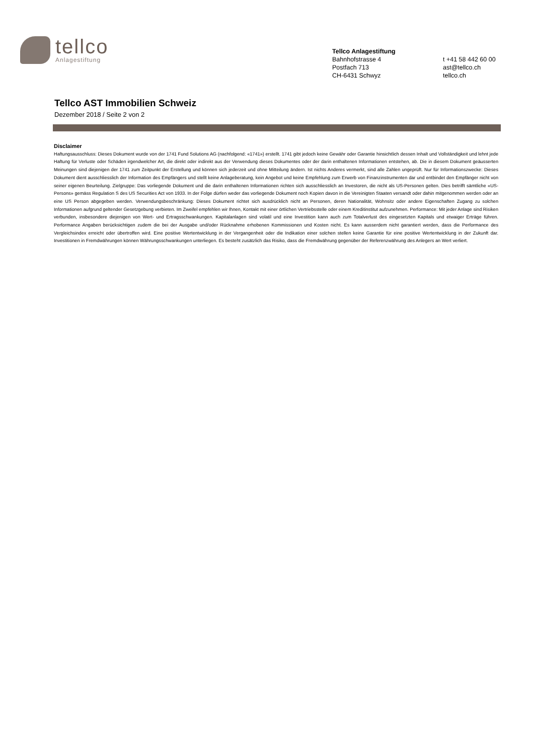tellco
Anlagestiftung
Tellco Anlagestiftung
Bahnhofstrasse 4
Postfach 713
CH-6431 Schwyz
t +41 58 442 60 00
ast@tellco.ch
tellco.ch
Tellco AST Immobilien Schweiz
Dezember 2018 / Seite 2 von 2
Disclaimer
Haftungsausschluss: Dieses Dokument wurde von der 1741 Fund Solutions AG (nachfolgend: «1741») erstellt. 1741 gibt jedoch keine Gewähr oder Garantie hinsichtlich dessen Inhalt und Vollständigkeit und lehnt jede Haftung für Verluste oder Schäden irgendwelcher Art, die direkt oder indirekt aus der Verwendung dieses Dokumentes oder der darin enthaltenen Informationen entstehen, ab. Die in diesem Dokument geäusserten Meinungen sind diejenigen der 1741 zum Zeitpunkt der Erstellung und können sich jederzeit und ohne Mitteilung ändern. Ist nichts Anderes vermerkt, sind alle Zahlen ungeprüft. Nur für Informationszwecke: Dieses Dokument dient ausschliesslich der Information des Empfängers und stellt keine Anlageberatung, kein Angebot und keine Empfehlung zum Erwerb von Finanzinstrumenten dar und entbindet den Empfänger nicht von seiner eigenen Beurteilung. Zielgruppe: Das vorliegende Dokument und die darin enthaltenen Informationen richten sich ausschliesslich an Investoren, die nicht als US-Personen gelten. Dies betrifft sämtliche «US-Persons» gemäss Regulation S des US Securities Act von 1933. In der Folge dürfen weder das vorliegende Dokument noch Kopien davon in die Vereinigten Staaten versandt oder dahin mitgenommen werden oder an eine US Person abgegeben werden. Verwendungsbeschränkung: Dieses Dokument richtet sich ausdrücklich nicht an Personen, deren Nationalität, Wohnsitz oder andere Eigenschaften Zugang zu solchen Informationen aufgrund geltender Gesetzgebung verbieten. Im Zweifel empfehlen wir Ihnen, Kontakt mit einer örtlichen Vertriebsstelle oder einem Kreditinstitut aufzunehmen. Performance: Mit jeder Anlage sind Risiken verbunden, insbesondere diejenigen von Wert- und Ertragsschwankungen. Kapitalanlagen sind volatil und eine Investition kann auch zum Totalverlust des eingesetzten Kapitals und etwaiger Erträge führen. Performance Angaben berücksichtigen zudem die bei der Ausgabe und/oder Rücknahme erhobenen Kommissionen und Kosten nicht. Es kann ausserdem nicht garantiert werden, dass die Performance des Vergleichsindex erreicht oder übertroffen wird. Eine positive Wertentwicklung in der Vergangenheit oder die Indikation einer solchen stellen keine Garantie für eine positive Wertentwicklung in der Zukunft dar. Investitionen in Fremdwährungen können Währungsschwankungen unterliegen. Es besteht zusätzlich das Risiko, dass die Fremdwährung gegenüber der Referenzwährung des Anlegers an Wert verliert.